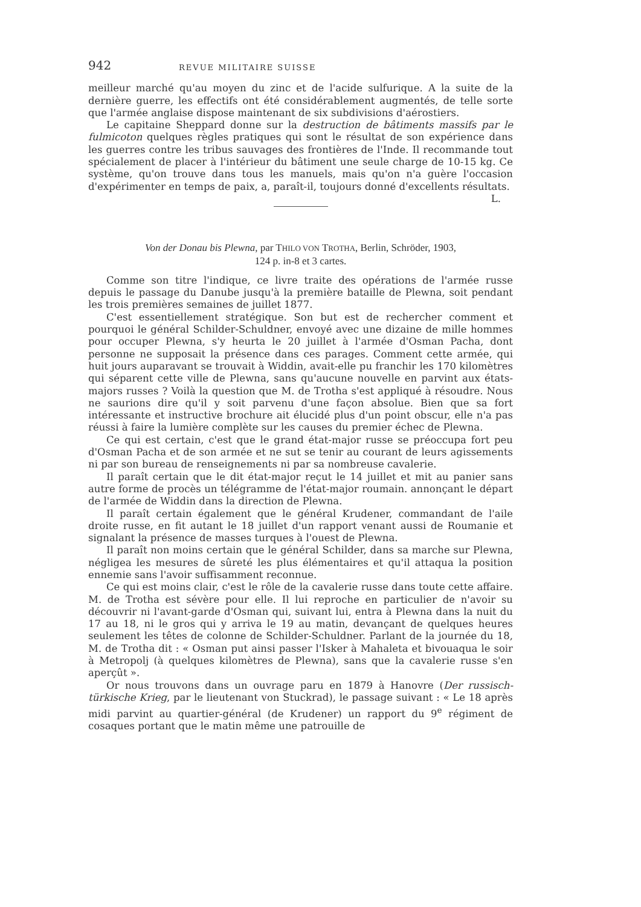942 REVUE MILITAIRE SUISSE
meilleur marché qu'au moyen du zinc et de l'acide sulfurique. A la suite de la dernière guerre, les effectifs ont été considérablement augmentés, de telle sorte que l'armée anglaise dispose maintenant de six subdivisions d'aérostiers.
Le capitaine Sheppard donne sur la destruction de bâtiments massifs par le fulmicoton quelques règles pratiques qui sont le résultat de son expérience dans les guerres contre les tribus sauvages des frontières de l'Inde. Il recommande tout spécialement de placer à l'intérieur du bâtiment une seule charge de 10-15 kg. Ce système, qu'on trouve dans tous les manuels, mais qu'on n'a guère l'occasion d'expérimenter en temps de paix, a, paraît-il, toujours donné d'excellents résultats.
L.
Von der Donau bis Plewna, par THILO VON TROTHA, Berlin, Schröder, 1903,
124 p. in-8 et 3 cartes.
Comme son titre l'indique, ce livre traite des opérations de l'armée russe depuis le passage du Danube jusqu'à la première bataille de Plewna, soit pendant les trois premières semaines de juillet 1877.
C'est essentiellement stratégique. Son but est de rechercher comment et pourquoi le général Schilder-Schuldner, envoyé avec une dizaine de mille hommes pour occuper Plewna, s'y heurta le 20 juillet à l'armée d'Osman Pacha, dont personne ne supposait la présence dans ces parages. Comment cette armée, qui huit jours auparavant se trouvait à Widdin, avait-elle pu franchir les 170 kilomètres qui séparent cette ville de Plewna, sans qu'aucune nouvelle en parvint aux états-majors russes ? Voilà la question que M. de Trotha s'est appliqué à résoudre. Nous ne saurions dire qu'il y soit parvenu d'une façon absolue. Bien que sa fort intéressante et instructive brochure ait élucidé plus d'un point obscur, elle n'a pas réussi à faire la lumière complète sur les causes du premier échec de Plewna.
Ce qui est certain, c'est que le grand état-major russe se préoccupa fort peu d'Osman Pacha et de son armée et ne sut se tenir au courant de leurs agissements ni par son bureau de renseignements ni par sa nombreuse cavalerie.
Il paraît certain que le dit état-major reçut le 14 juillet et mit au panier sans autre forme de procès un télégramme de l'état-major roumain. annonçant le départ de l'armée de Widdin dans la direction de Plewna.
Il paraît certain également que le général Krudener, commandant de l'aile droite russe, en fit autant le 18 juillet d'un rapport venant aussi de Roumanie et signalant la présence de masses turques à l'ouest de Plewna.
Il paraît non moins certain que le général Schilder, dans sa marche sur Plewna, négligea les mesures de sûreté les plus élémentaires et qu'il attaqua la position ennemie sans l'avoir suffisamment reconnue.
Ce qui est moins clair, c'est le rôle de la cavalerie russe dans toute cette affaire. M. de Trotha est sévère pour elle. Il lui reproche en particulier de n'avoir su découvrir ni l'avant-garde d'Osman qui, suivant lui, entra à Plewna dans la nuit du 17 au 18, ni le gros qui y arriva le 19 au matin, devançant de quelques heures seulement les têtes de colonne de Schilder-Schuldner. Parlant de la journée du 18, M. de Trotha dit : « Osman put ainsi passer l'Isker à Mahaleta et bivouaqua le soir à Metropolj (à quelques kilomètres de Plewna), sans que la cavalerie russe s'en aperçût ».
Or nous trouvons dans un ouvrage paru en 1879 à Hanovre (Der russisch-türkische Krieg, par le lieutenant von Stuckrad), le passage suivant : « Le 18 après midi parvint au quartier-général (de Krudener) un rapport du 9<sup>e</sup> régiment de cosaques portant que le matin même une patrouille de